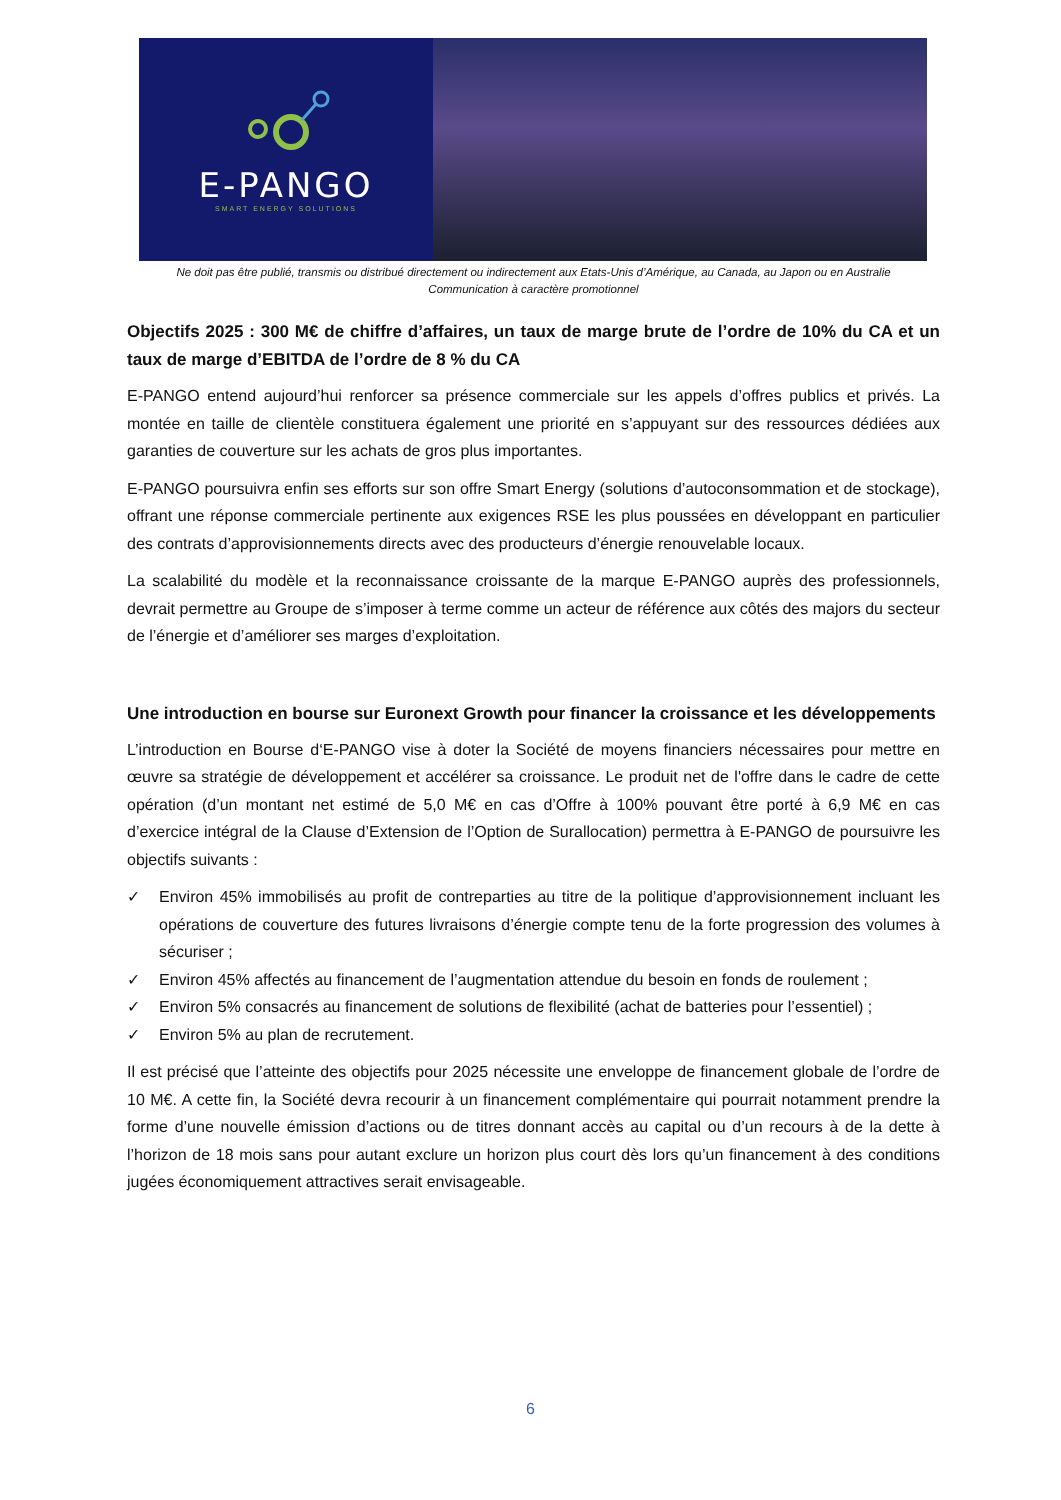E-PANGO
SMART ENERGY SOLUTIONS
Ne doit pas être publié, transmis ou distribué directement ou indirectement aux Etats-Unis d’Amérique, au Canada, au Japon ou en Australie
Communication à caractère promotionnel
Objectifs 2025 : 300 M€ de chiffre d’affaires, un taux de marge brute de l’ordre de 10% du CA et un taux de marge d’EBITDA de l’ordre de 8 % du CA
E-PANGO entend aujourd’hui renforcer sa présence commerciale sur les appels d’offres publics et privés. La montée en taille de clientèle constituera également une priorité en s’appuyant sur des ressources dédiées aux garanties de couverture sur les achats de gros plus importantes.
E-PANGO poursuivra enfin ses efforts sur son offre Smart Energy (solutions d’autoconsommation et de stockage), offrant une réponse commerciale pertinente aux exigences RSE les plus poussées en développant en particulier des contrats d’approvisionnements directs avec des producteurs d’énergie renouvelable locaux.
La scalabilité du modèle et la reconnaissance croissante de la marque E-PANGO auprès des professionnels, devrait permettre au Groupe de s’imposer à terme comme un acteur de référence aux côtés des majors du secteur de l’énergie et d’améliorer ses marges d’exploitation.
Une introduction en bourse sur Euronext Growth pour financer la croissance et les développements
L’introduction en Bourse d‘E-PANGO vise à doter la Société de moyens financiers nécessaires pour mettre en œuvre sa stratégie de développement et accélérer sa croissance. Le produit net de l'offre dans le cadre de cette opération (d’un montant net estimé de 5,0 M€ en cas d’Offre à 100% pouvant être porté à 6,9 M€ en cas d’exercice intégral de la Clause d’Extension de l’Option de Surallocation) permettra à E-PANGO de poursuivre les objectifs suivants :
✓ Environ 45% immobilisés au profit de contreparties au titre de la politique d’approvisionnement incluant les opérations de couverture des futures livraisons d’énergie compte tenu de la forte progression des volumes à sécuriser ;
✓ Environ 45% affectés au financement de l’augmentation attendue du besoin en fonds de roulement ;
✓ Environ 5% consacrés au financement de solutions de flexibilité (achat de batteries pour l’essentiel) ;
✓ Environ 5% au plan de recrutement.
Il est précisé que l’atteinte des objectifs pour 2025 nécessite une enveloppe de financement globale de l’ordre de 10 M€. A cette fin, la Société devra recourir à un financement complémentaire qui pourrait notamment prendre la forme d’une nouvelle émission d’actions ou de titres donnant accès au capital ou d’un recours à de la dette à l’horizon de 18 mois sans pour autant exclure un horizon plus court dès lors qu’un financement à des conditions jugées économiquement attractives serait envisageable.
6